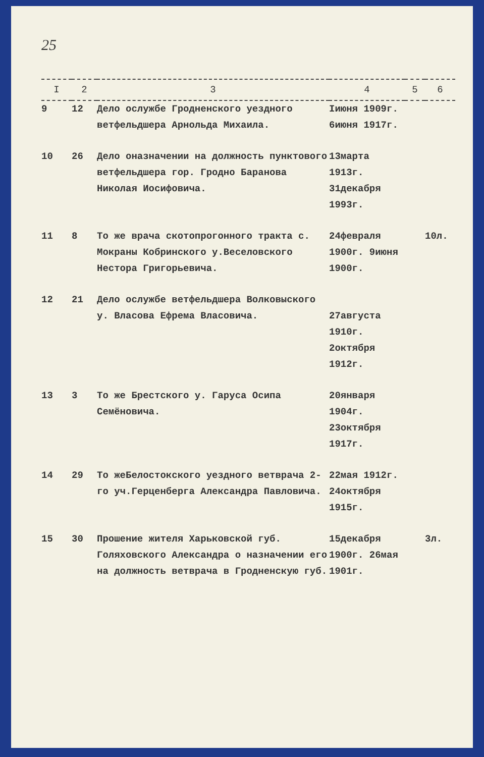25
| I | 2 | 3 | 4 | 5 | 6 |
| --- | --- | --- | --- | --- | --- |
| 9 | 12 | Дело ослужбе Гродненского уездного ветфельдшера Арнольда Михаила. | Iиюня 1909г. 6июня 1917г. | | |
| 10 | 26 | Дело оназначении на должность пунктового ветфельдшера гор. Гродно Баранова Николая Иосифовича. | 13марта 1913г. 31декабря 1993г. | | |
| 11 | 8 | То же врача скотопрогонного тракта с. Мокраны Кобринского у.Веселовского Нестора Григорьевича. | 24февраля 1900г. 9июня 1900г. | | 10л. |
| 12 | 21 | Дело ослужбе ветфельдшера Волковыского у. Власова Ефрема Власовича. | 27августа 1910г. 2октября 1912г. | | |
| 13 | 3 | То же Брестского у. Гаруса Осипа Семёновича. | 20января 1904г. 23октября 1917г. | | |
| 14 | 29 | То жеБелостокского уездного ветврача 2-го уч.Герценберга Александра Павловича. | 22мая 1912г. 24октября 1915г. | | |
| 15 | 30 | Прошение жителя Харьковской губ. Голяховского Александра о назначении его на должность ветврача в Гродненскую губ. | 15декабря 1900г. 26мая 1901г. | | 3л. |